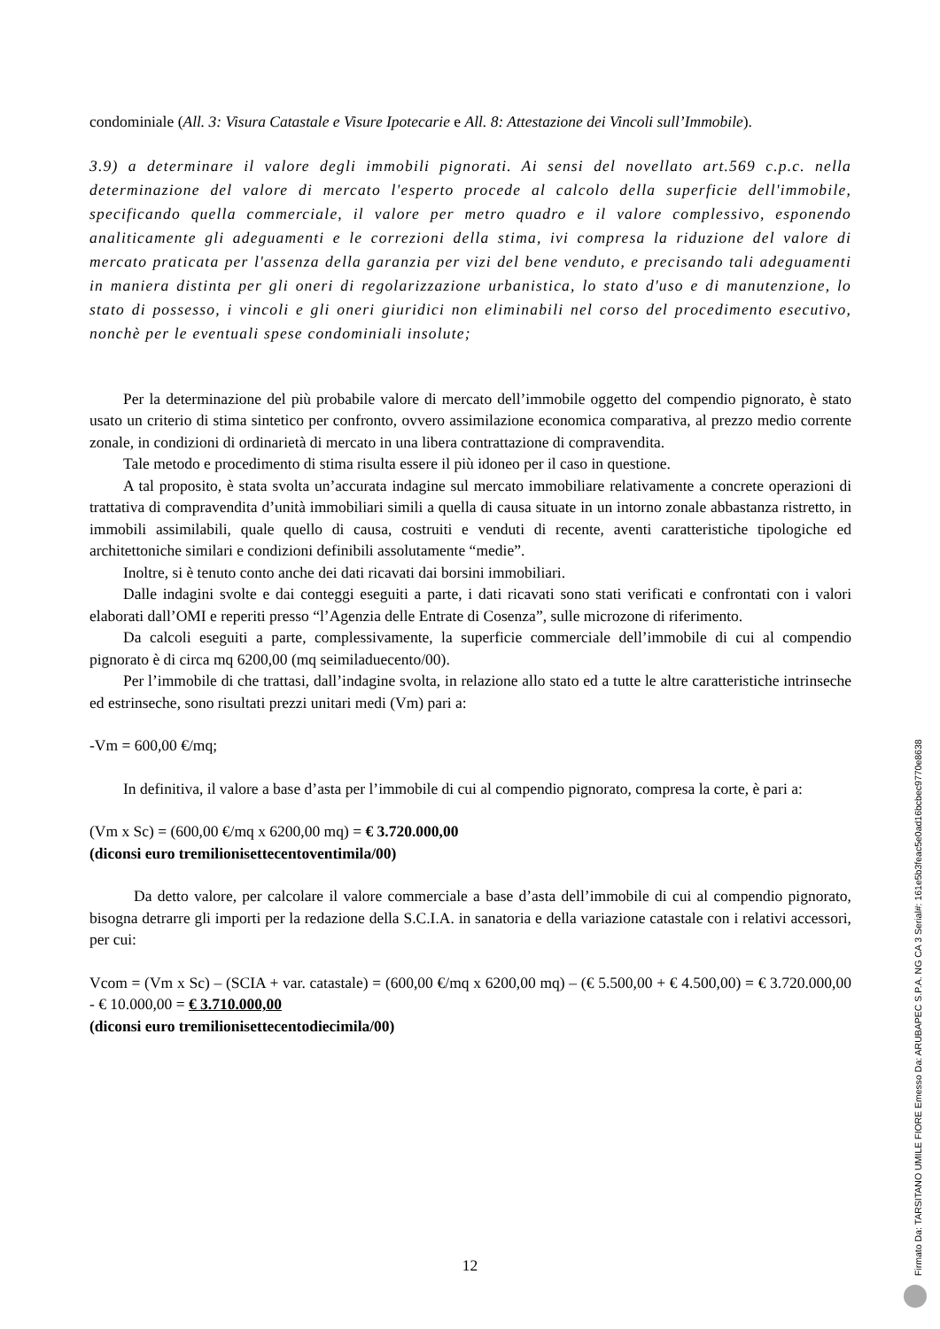condominiale (All. 3: Visura Catastale e Visure Ipotecarie e All. 8: Attestazione dei Vincoli sull’Immobile).
3.9) a determinare il valore degli immobili pignorati. Ai sensi del novellato art.569 c.p.c. nella determinazione del valore di mercato l'esperto procede al calcolo della superficie dell'immobile, specificando quella commerciale, il valore per metro quadro e il valore complessivo, esponendo analiticamente gli adeguamenti e le correzioni della stima, ivi compresa la riduzione del valore di mercato praticata per l'assenza della garanzia per vizi del bene venduto, e precisando tali adeguamenti in maniera distinta per gli oneri di regolarizzazione urbanistica, lo stato d'uso e di manutenzione, lo stato di possesso, i vincoli e gli oneri giuridici non eliminabili nel corso del procedimento esecutivo, nonchè per le eventuali spese condominiali insolute;
Per la determinazione del più probabile valore di mercato dell’immobile oggetto del compendio pignorato, è stato usato un criterio di stima sintetico per confronto, ovvero assimilazione economica comparativa, al prezzo medio corrente zonale, in condizioni di ordinarietà di mercato in una libera contrattazione di compravendita.
Tale metodo e procedimento di stima risulta essere il più idoneo per il caso in questione.
A tal proposito, è stata svolta un’accurata indagine sul mercato immobiliare relativamente a concrete operazioni di trattativa di compravendita d’unità immobiliari simili a quella di causa situate in un intorno zonale abbastanza ristretto, in immobili assimilabili, quale quello di causa, costruiti e venduti di recente, aventi caratteristiche tipologiche ed architettoniche similari e condizioni definibili assolutamente “medie”.
Inoltre, si è tenuto conto anche dei dati ricavati dai borsini immobiliari.
Dalle indagini svolte e dai conteggi eseguiti a parte, i dati ricavati sono stati verificati e confrontati con i valori elaborati dall’OMI e reperiti presso “l’Agenzia delle Entrate di Cosenza”, sulle microzone di riferimento.
Da calcoli eseguiti a parte, complessivamente, la superficie commerciale dell’immobile di cui al compendio pignorato è di circa mq 6200,00 (mq seimiladuecento/00).
Per l’immobile di che trattasi, dall’indagine svolta, in relazione allo stato ed a tutte le altre caratteristiche intrinseche ed estrinseche, sono risultati prezzi unitari medi (Vm) pari a:
-Vm = 600,00 €/mq;
In definitiva, il valore a base d’asta per l’immobile di cui al compendio pignorato, compresa la corte, è pari a:
(Vm x Sc) = (600,00 €/mq x 6200,00 mq) = € 3.720.000,00
(diconsi euro tremilionisettecentoventimila/00)
Da detto valore, per calcolare il valore commerciale a base d’asta dell’immobile di cui al compendio pignorato, bisogna detrarre gli importi per la redazione della S.C.I.A. in sanatoria e della variazione catastale con i relativi accessori, per cui:
Vcom = (Vm x Sc) – (SCIA + var. catastale) = (600,00 €/mq x 6200,00 mq) – (€ 5.500,00 + € 4.500,00) = € 3.720.000,00 - € 10.000,00 = € 3.710.000,00
(diconsi euro tremilionisettecentodiecimila/00)
12
Firmato Da: TARSITANO UMILE FIORE Emesso Da: ARUBAPEC S.P.A. NG CA 3 Serial#: 161e5b3feac5e0ad16bcbec9770e8638